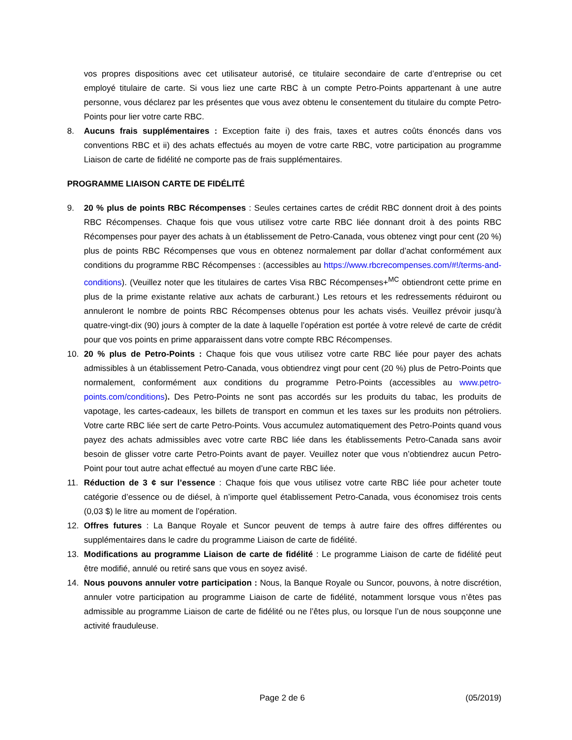vos propres dispositions avec cet utilisateur autorisé, ce titulaire secondaire de carte d’entreprise ou cet employé titulaire de carte. Si vous liez une carte RBC à un compte Petro-Points appartenant à une autre personne, vous déclarez par les présentes que vous avez obtenu le consentement du titulaire du compte Petro-Points pour lier votre carte RBC.
8. Aucuns frais supplémentaires : Exception faite i) des frais, taxes et autres coûts énoncés dans vos conventions RBC et ii) des achats effectués au moyen de votre carte RBC, votre participation au programme Liaison de carte de fidélité ne comporte pas de frais supplémentaires.
PROGRAMME LIAISON CARTE DE FIDÉLITÉ
9. 20 % plus de points RBC Récompenses : Seules certaines cartes de crédit RBC donnent droit à des points RBC Récompenses. Chaque fois que vous utilisez votre carte RBC liée donnant droit à des points RBC Récompenses pour payer des achats à un établissement de Petro-Canada, vous obtenez vingt pour cent (20 %) plus de points RBC Récompenses que vous en obtenez normalement par dollar d’achat conformément aux conditions du programme RBC Récompenses : (accessibles au https://www.rbcrecompenses.com/#!/terms-and-conditions). (Veuillez noter que les titulaires de cartes Visa RBC Récompenses+<sup>MC</sup> obtiendront cette prime en plus de la prime existante relative aux achats de carburant.) Les retours et les redressements réduiront ou annuleront le nombre de points RBC Récompenses obtenus pour les achats visés. Veuillez prévoir jusqu’à quatre-vingt-dix (90) jours à compter de la date à laquelle l’opération est portée à votre relevé de carte de crédit pour que vos points en prime apparaissent dans votre compte RBC Récompenses.
10. 20 % plus de Petro-Points : Chaque fois que vous utilisez votre carte RBC liée pour payer des achats admissibles à un établissement Petro-Canada, vous obtiendrez vingt pour cent (20 %) plus de Petro-Points que normalement, conformément aux conditions du programme Petro-Points (accessibles au www.petro-points.com/conditions). Des Petro-Points ne sont pas accordés sur les produits du tabac, les produits de vapotage, les cartes-cadeaux, les billets de transport en commun et les taxes sur les produits non pétroliers. Votre carte RBC liée sert de carte Petro-Points. Vous accumulez automatiquement des Petro-Points quand vous payez des achats admissibles avec votre carte RBC liée dans les établissements Petro-Canada sans avoir besoin de glisser votre carte Petro-Points avant de payer. Veuillez noter que vous n’obtiendrez aucun Petro-Point pour tout autre achat effectué au moyen d’une carte RBC liée.
11. Réduction de 3 ¢ sur l’essence : Chaque fois que vous utilisez votre carte RBC liée pour acheter toute catégorie d’essence ou de diésel, à n’importe quel établissement Petro-Canada, vous économisez trois cents (0,03 $) le litre au moment de l’opération.
12. Offres futures : La Banque Royale et Suncor peuvent de temps à autre faire des offres différentes ou supplémentaires dans le cadre du programme Liaison de carte de fidélité.
13. Modifications au programme Liaison de carte de fidélité : Le programme Liaison de carte de fidélité peut être modifié, annulé ou retiré sans que vous en soyez avisé.
14. Nous pouvons annuler votre participation : Nous, la Banque Royale ou Suncor, pouvons, à notre discrétion, annuler votre participation au programme Liaison de carte de fidélité, notamment lorsque vous n’êtes pas admissible au programme Liaison de carte de fidélité ou ne l’êtes plus, ou lorsque l’un de nous soupçonne une activité frauduleuse.
Page 2 de 6 (05/2019)